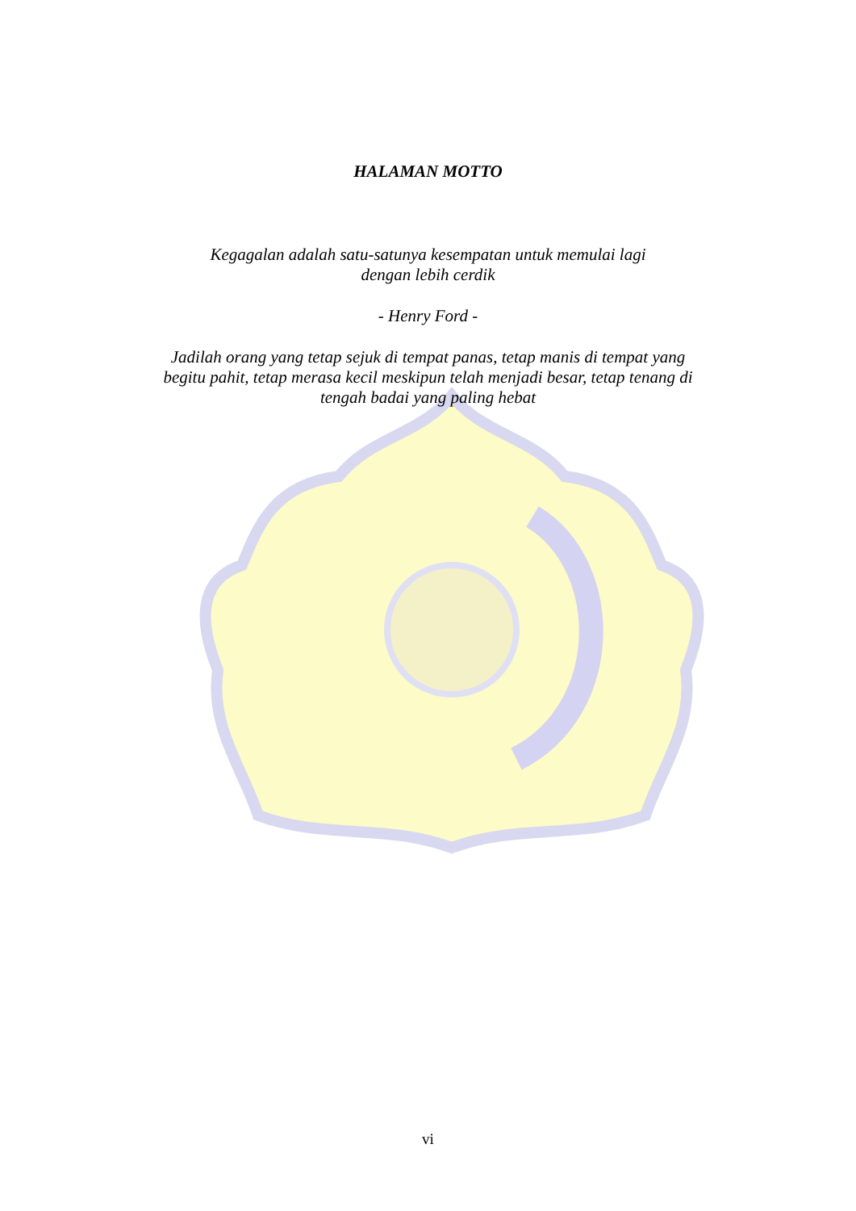HALAMAN MOTTO
Kegagalan adalah satu-satunya kesempatan untuk memulai lagi
dengan lebih cerdik
- Henry Ford -
Jadilah orang yang tetap sejuk di tempat panas, tetap manis di tempat yang
begitu pahit, tetap merasa kecil meskipun telah menjadi besar, tetap tenang di
tengah badai yang paling hebat
vi